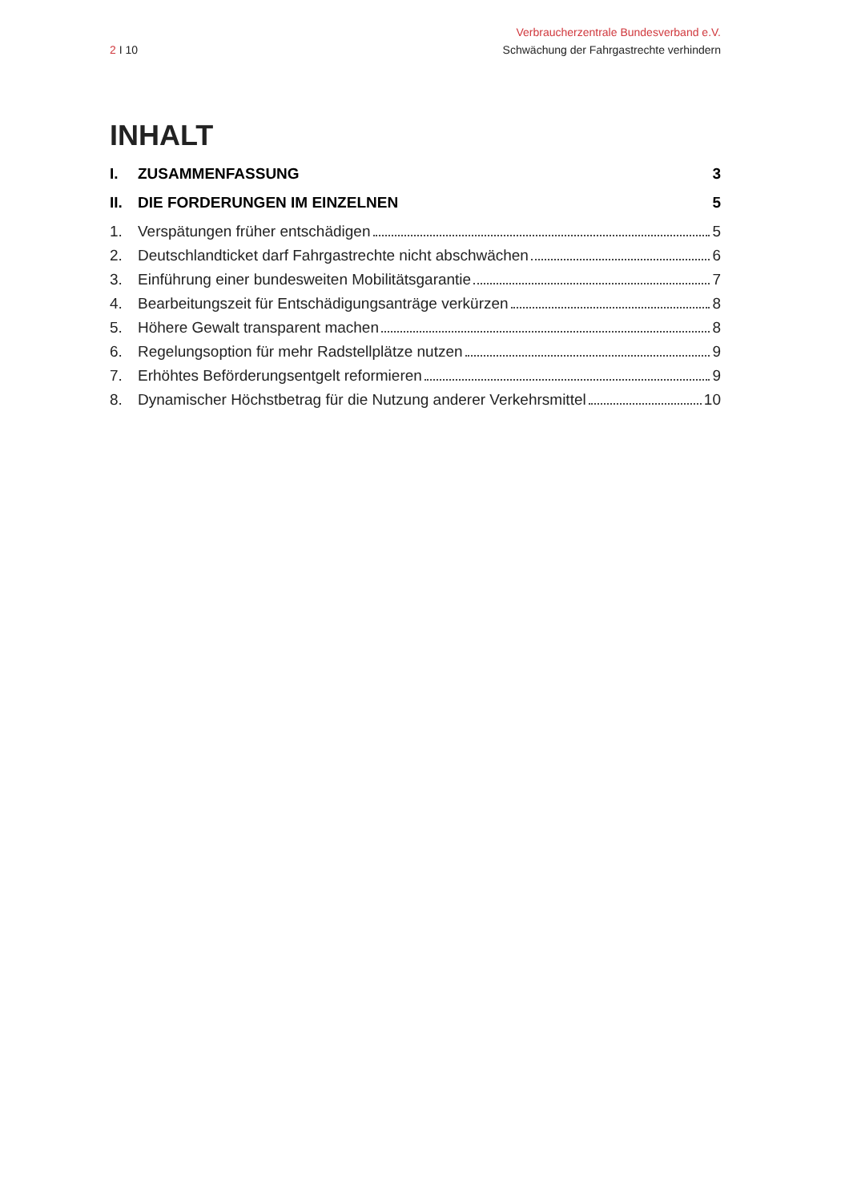Verbraucherzentrale Bundesverband e.V.
2 I 10 Schwächung der Fahrgastrechte verhindern
INHALT
I. ZUSAMMENFASSUNG 3
II. DIE FORDERUNGEN IM EINZELNEN 5
1. Verspätungen früher entschädigen 5
2. Deutschlandticket darf Fahrgastrechte nicht abschwächen 6
3. Einführung einer bundesweiten Mobilitätsgarantie 7
4. Bearbeitungszeit für Entschädigungsanträge verkürzen 8
5. Höhere Gewalt transparent machen 8
6. Regelungsoption für mehr Radstellplätze nutzen 9
7. Erhöhtes Beförderungsentgelt reformieren 9
8. Dynamischer Höchstbetrag für die Nutzung anderer Verkehrsmittel 10